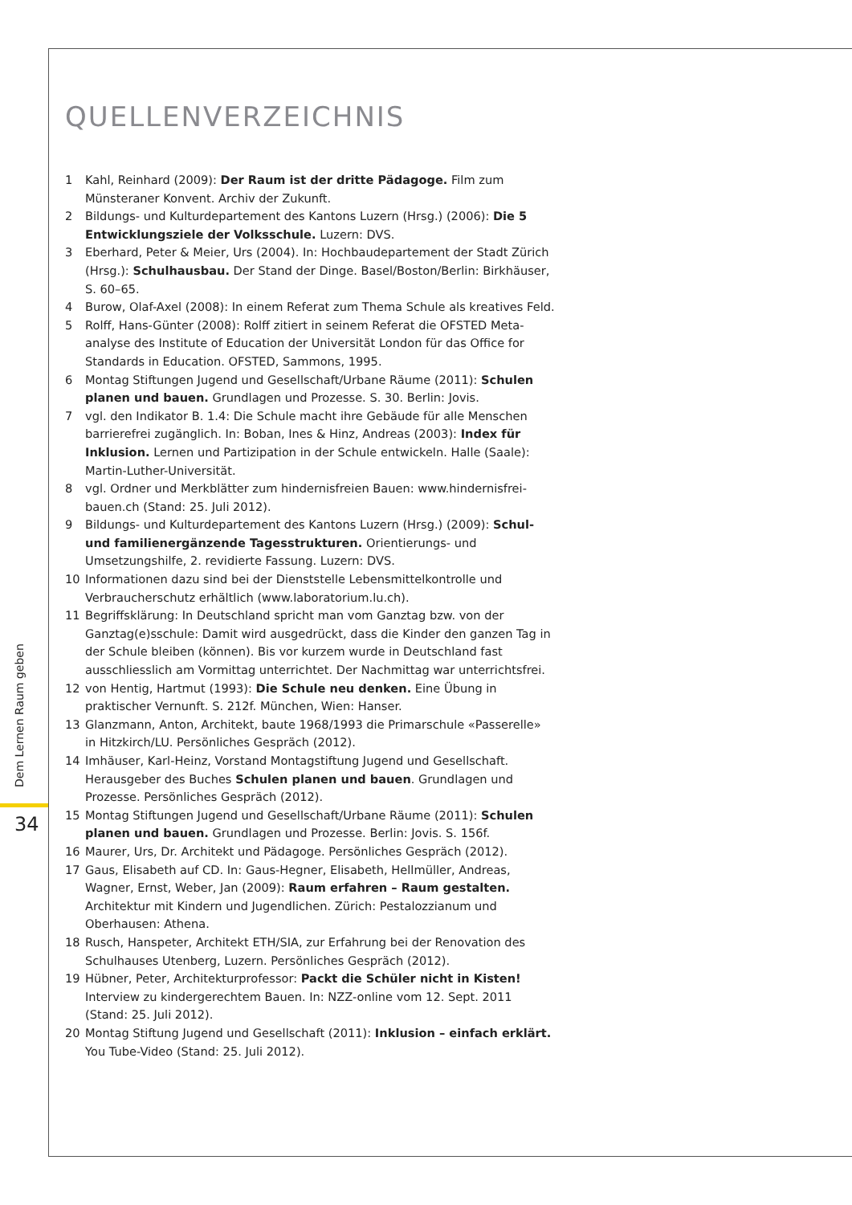Dem Lernen Raum geben
34
QUELLENVERZEICHNIS
1 Kahl, Reinhard (2009): Der Raum ist der dritte Pädagoge. Film zum Münsteraner Konvent. Archiv der Zukunft.
2 Bildungs- und Kulturdepartement des Kantons Luzern (Hrsg.) (2006): Die 5 Entwicklungsziele der Volksschule. Luzern: DVS.
3 Eberhard, Peter & Meier, Urs (2004). In: Hochbaudepartement der Stadt Zürich (Hrsg.): Schulhausbau. Der Stand der Dinge. Basel/Boston/Berlin: Birkhäuser, S. 60–65.
4 Burow, Olaf-Axel (2008): In einem Referat zum Thema Schule als kreatives Feld.
5 Rolff, Hans-Günter (2008): Rolff zitiert in seinem Referat die OFSTED Meta-analyse des Institute of Education der Universität London für das Office for Standards in Education. OFSTED, Sammons, 1995.
6 Montag Stiftungen Jugend und Gesellschaft/Urbane Räume (2011): Schulen planen und bauen. Grundlagen und Prozesse. S. 30. Berlin: Jovis.
7 vgl. den Indikator B. 1.4: Die Schule macht ihre Gebäude für alle Menschen barrierefrei zugänglich. In: Boban, Ines & Hinz, Andreas (2003): Index für Inklusion. Lernen und Partizipation in der Schule entwickeln. Halle (Saale): Martin-Luther-Universität.
8 vgl. Ordner und Merkblätter zum hindernisfreien Bauen: www.hindernisfrei-bauen.ch (Stand: 25. Juli 2012).
9 Bildungs- und Kulturdepartement des Kantons Luzern (Hrsg.) (2009): Schul- und familienergänzende Tagesstrukturen. Orientierungs- und Umsetzungshilfe, 2. revidierte Fassung. Luzern: DVS.
10 Informationen dazu sind bei der Dienststelle Lebensmittelkontrolle und Verbraucherschutz erhältlich (www.laboratorium.lu.ch).
11 Begriffsklärung: In Deutschland spricht man vom Ganztag bzw. von der Ganztag(e)sschule: Damit wird ausgedrückt, dass die Kinder den ganzen Tag in der Schule bleiben (können). Bis vor kurzem wurde in Deutschland fast ausschliesslich am Vormittag unterrichtet. Der Nachmittag war unterrichtsfrei.
12 von Hentig, Hartmut (1993): Die Schule neu denken. Eine Übung in praktischer Vernunft. S. 212f. München, Wien: Hanser.
13 Glanzmann, Anton, Architekt, baute 1968/1993 die Primarschule «Passerelle» in Hitzkirch/LU. Persönliches Gespräch (2012).
14 Imhäuser, Karl-Heinz, Vorstand Montagstiftung Jugend und Gesellschaft. Herausgeber des Buches Schulen planen und bauen. Grundlagen und Prozesse. Persönliches Gespräch (2012).
15 Montag Stiftungen Jugend und Gesellschaft/Urbane Räume (2011): Schulen planen und bauen. Grundlagen und Prozesse. Berlin: Jovis. S. 156f.
16 Maurer, Urs, Dr. Architekt und Pädagoge. Persönliches Gespräch (2012).
17 Gaus, Elisabeth auf CD. In: Gaus-Hegner, Elisabeth, Hellmüller, Andreas, Wagner, Ernst, Weber, Jan (2009): Raum erfahren – Raum gestalten. Architektur mit Kindern und Jugendlichen. Zürich: Pestalozzianum und Oberhausen: Athena.
18 Rusch, Hanspeter, Architekt ETH/SIA, zur Erfahrung bei der Renovation des Schulhauses Utenberg, Luzern. Persönliches Gespräch (2012).
19 Hübner, Peter, Architekturprofessor: Packt die Schüler nicht in Kisten! Interview zu kindergerechtem Bauen. In: NZZ-online vom 12. Sept. 2011 (Stand: 25. Juli 2012).
20 Montag Stiftung Jugend und Gesellschaft (2011): Inklusion – einfach erklärt. You Tube-Video (Stand: 25. Juli 2012).